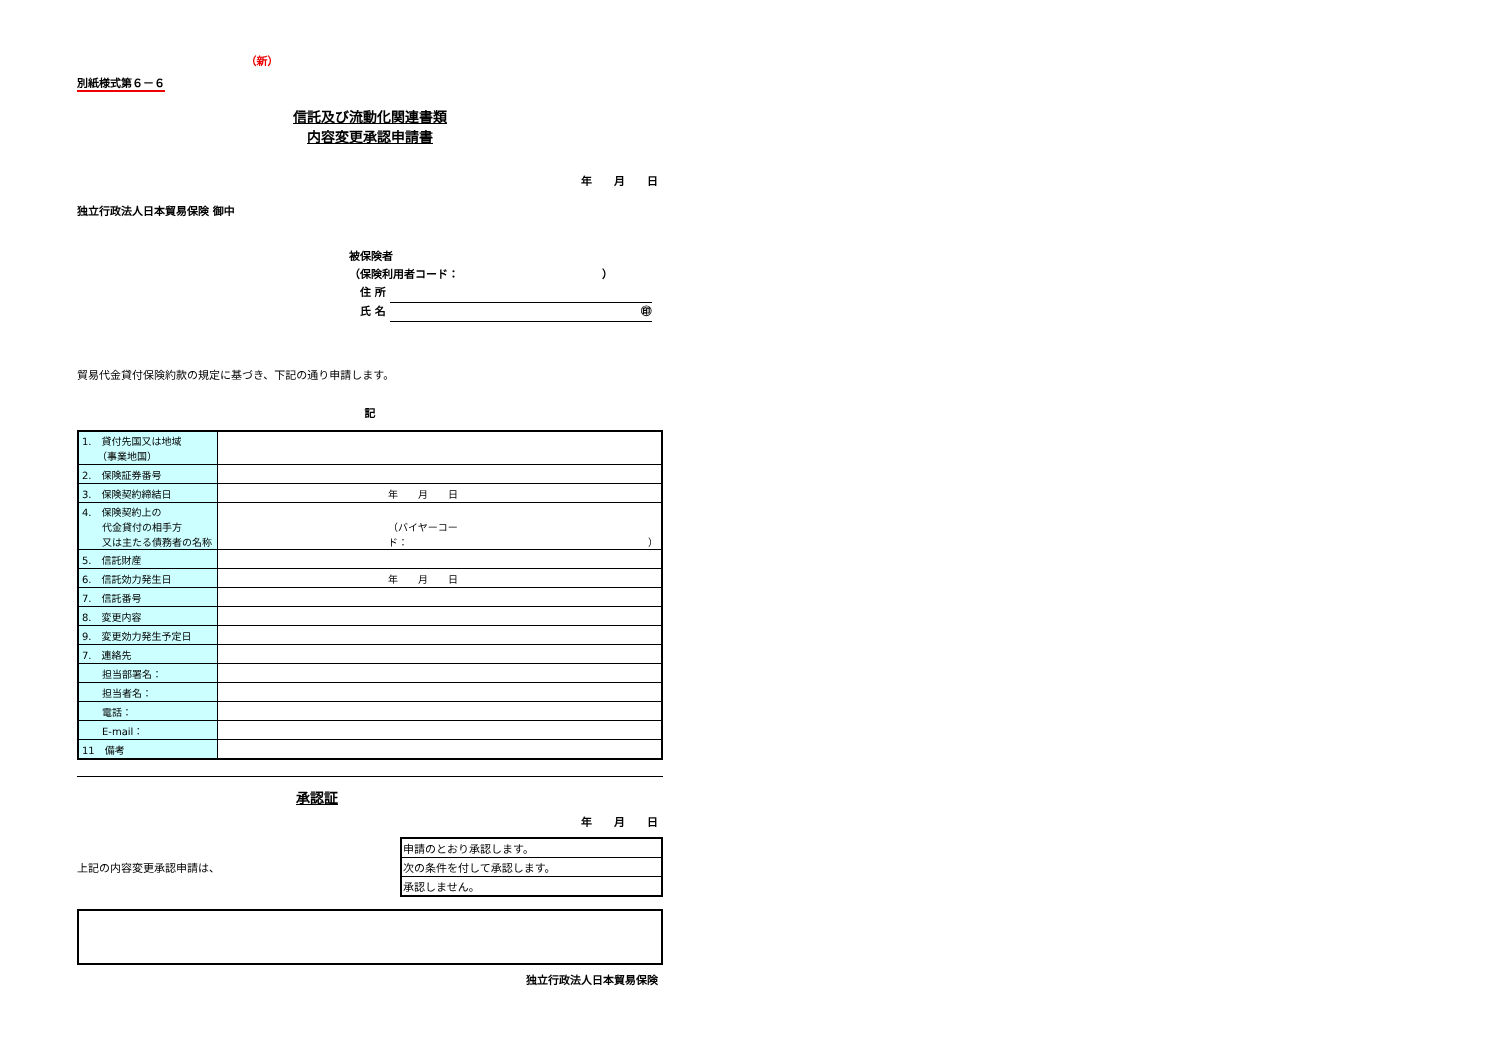（新）
別紙様式第６－６
信託及び流動化関連書類
内容変更承認申請書
年　　月　　日
独立行政法人日本貿易保険 御中
被保険者
（保険利用者コード：　　　　　　　　　　　　　）
　住 所
　氏 名 ㊞
貿易代金貸付保険約款の規定に基づき、下記の通り申請します。
記
| 1. 貸付先国又は地域 （事業地国） | |
| 2. 保険証券番号 | |
| 3. 保険契約締結日 | 年 月 日 |
| 4. 保険契約上の 代金貸付の相手方 又は主たる債務者の名称 | （バイヤーコード： ） |
| 5. 信託財産 | |
| 6. 信託効力発生日 | 年 月 日 |
| 7. 信託番号 | |
| 8. 変更内容 | |
| 9. 変更効力発生予定日 | |
| 7. 連絡先 | |
| 担当部署名： | |
| 担当者名： | |
| 電話： | |
| E-mail： | |
| 11 備考 | |
承認証
年　　月　　日
上記の内容変更承認申請は、
| 申請のとおり承認します。 |
| 次の条件を付して承認します。 |
| 承認しません。 |
独立行政法人日本貿易保険